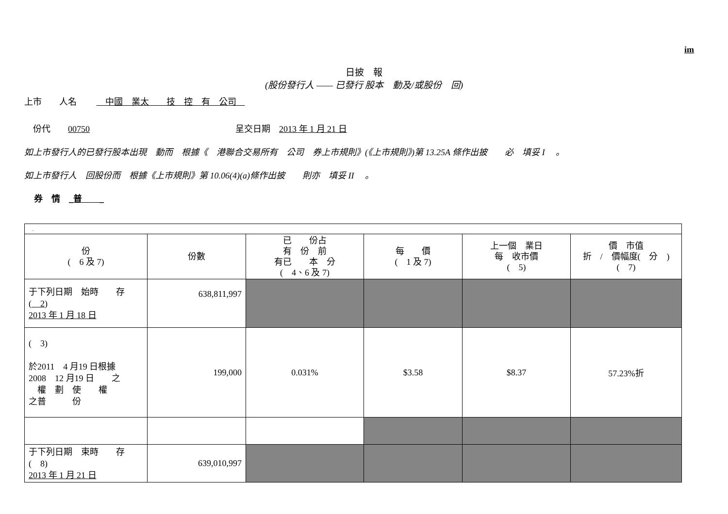im
日披　報
(股份發行人 —— 已發行 股本　動及/或股份　回)
上市　　人名　　 　中國　業太　　技　控　有　公司　
　份代　　00750 呈交日期　2013 年 1 月 21 日
如上市發行人的已發行股本出現　動而　根據《　港聯合交易所有　公司　券上市規則》(《上市規則》)第 13.25A 條作出披　　必　填妥 I　 。
如上市發行人　回股份而　根據《上市規則》第 10.06(4)(a)條作出披　　則亦　填妥 II　 。
券　情　_普　　_
| . | | | | | |
| 份 ( 6 及 7) | 份數 | 已 份占 有 份 前 有已 本 分 ( 4、6 及 7) | 每 價 ( 1 及 7) | 上一個 業日 每 收市價 ( 5) | 價 市值 折 / 價幅度( 分 ) ( 7) |
| 于下列日期 始時 存 ( 2) 2013 年 1 月 18 日 | 638,811,997 | | | | |
| ( 3) 於2011 4 月19 日根據 2008 12 月19 日 之 權 劃 使 權 之普 份 | 199,000 | 0.031% | $3.58 | $8.37 | 57.23%折 |
| 于下列日期 束時 存 ( 8) 2013 年 1 月 21 日 | 639,010,997 | | | | |